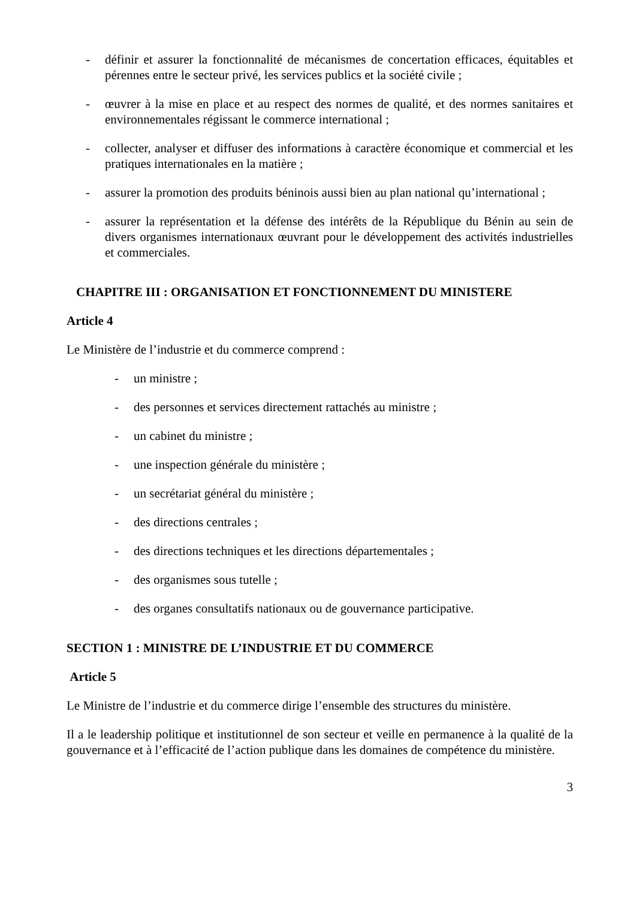- définir et assurer la fonctionnalité de mécanismes de concertation efficaces, équitables et pérennes entre le secteur privé, les services publics et la société civile ;
- œuvrer à la mise en place et au respect des normes de qualité, et des normes sanitaires et environnementales régissant le commerce international ;
- collecter, analyser et diffuser des informations à caractère économique et commercial et les pratiques internationales en la matière ;
- assurer la promotion des produits béninois aussi bien au plan national qu’international ;
- assurer la représentation et la défense des intérêts de la République du Bénin au sein de divers organismes internationaux œuvrant pour le développement des activités industrielles et commerciales.
CHAPITRE III : ORGANISATION ET FONCTIONNEMENT DU MINISTERE
Article 4
Le Ministère de l’industrie et du commerce comprend :
- un ministre ;
- des personnes et services directement rattachés au ministre ;
- un cabinet du ministre ;
- une inspection générale du ministère ;
- un secrétariat général du ministère ;
- des directions centrales ;
- des directions techniques et les directions départementales ;
- des organismes sous tutelle ;
- des organes consultatifs nationaux ou de gouvernance participative.
SECTION 1 : MINISTRE DE L’INDUSTRIE ET DU COMMERCE
Article 5
Le Ministre de l’industrie et du commerce dirige l’ensemble des structures du ministère.
Il a le leadership politique et institutionnel de son secteur et veille en permanence à la qualité de la gouvernance et à l’efficacité de l’action publique dans les domaines de compétence du ministère.
3